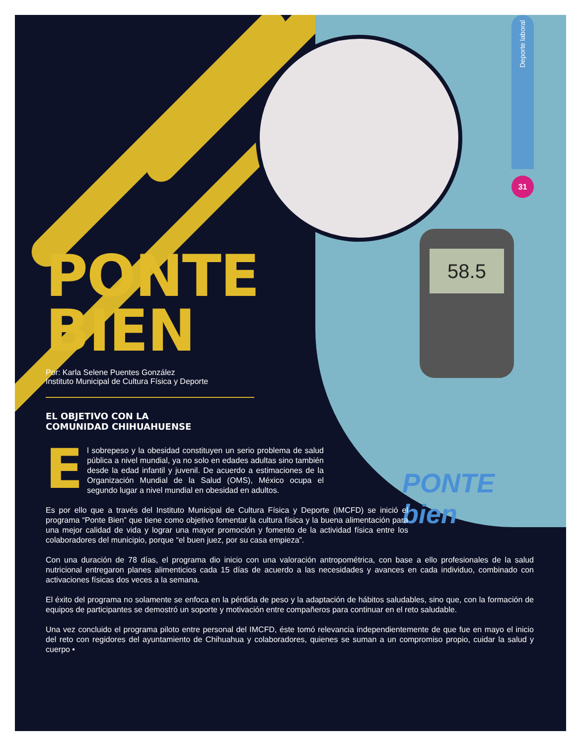58.5
Deporte laboral
31
PONTE
bien
PONTE
BIEN
Por: Karla Selene Puentes González
Instituto Municipal de Cultura Física y Deporte
EL OBJETIVO CON LA
COMUNIDAD CHIHUAHUENSE
El sobrepeso y la obesidad constituyen un serio problema de salud pública a nivel mundial, ya no solo en edades adultas sino también desde la edad infantil y juvenil. De acuerdo a estimaciones de la Organización Mundial de la Salud (OMS), México ocupa el segundo lugar a nivel mundial en obesidad en adultos.
Es por ello que a través del Instituto Municipal de Cultura Física y Deporte (IMCFD) se inició el programa “Ponte Bien” que tiene como objetivo fomentar la cultura física y la buena alimentación para una mejor calidad de vida y lograr una mayor promoción y fomento de la actividad física entre los colaboradores del municipio, porque “el buen juez, por su casa empieza”.
Con una duración de 78 días, el programa dio inicio con una valoración antropométrica, con base a ello profesionales de la salud nutricional entregaron planes alimenticios cada 15 días de acuerdo a las necesidades y avances en cada individuo, combinado con activaciones físicas dos veces a la semana.
El éxito del programa no solamente se enfoca en la pérdida de peso y la adaptación de hábitos saludables, sino que, con la formación de equipos de participantes se demostró un soporte y motivación entre compañeros para continuar en el reto saludable.
Una vez concluido el programa piloto entre personal del IMCFD, éste tomó relevancia independientemente de que fue en mayo el inicio del reto con regidores del ayuntamiento de Chihuahua y colaboradores, quienes se suman a un compromiso propio, cuidar la salud y cuerpo •